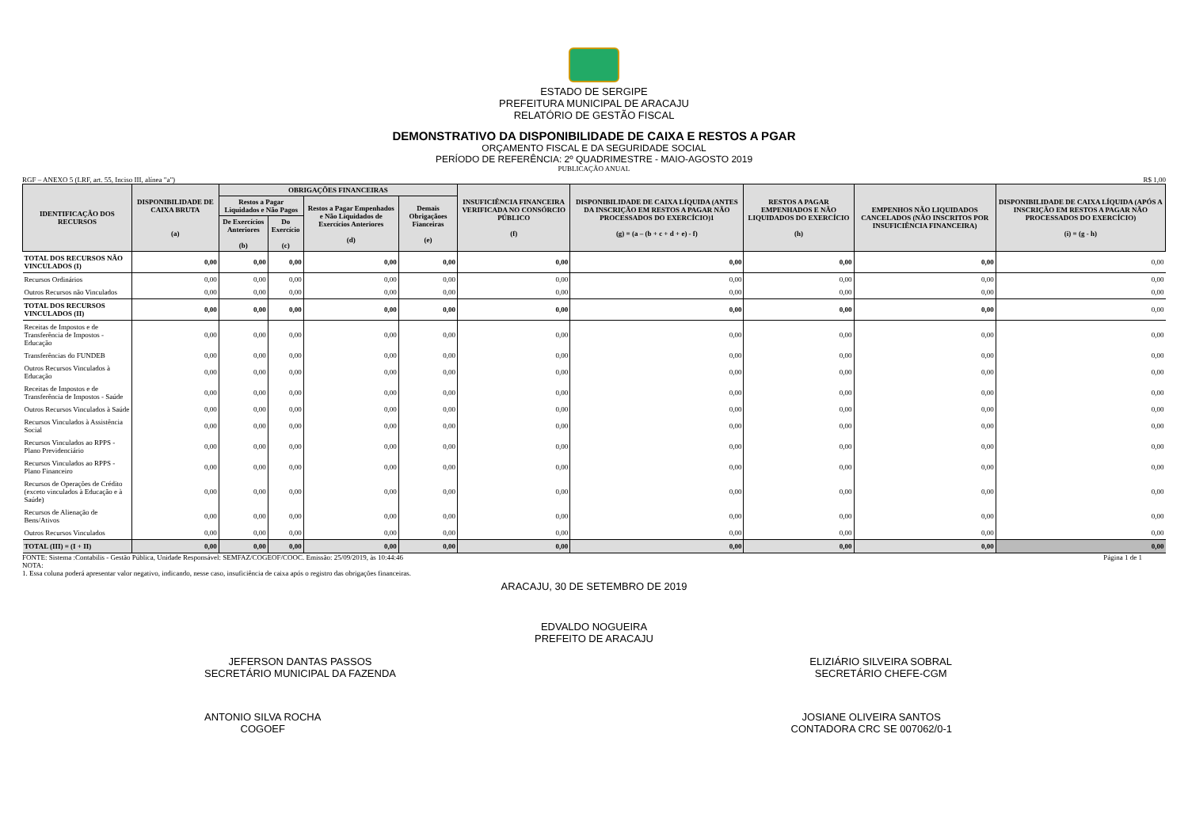ESTADO DE SERGIPE
PREFEITURA MUNICIPAL DE ARACAJU
RELATÓRIO DE GESTÃO FISCAL
DEMONSTRATIVO DA DISPONIBILIDADE DE CAIXA E RESTOS A PGAR
ORÇAMENTO FISCAL E DA SEGURIDADE SOCIAL
PERÍODO DE REFERÊNCIA: 2º QUADRIMESTRE - MAIO-AGOSTO 2019
PUBLICAÇÃO ANUAL
RGF – ANEXO 5 (LRF, art. 55, Inciso III, alínea "a") R$ 1,00
| IDENTIFICAÇÃO DOS RECURSOS | DISPONIBILIDADE DE CAIXA BRUTA (a) | OBRIGAÇÕES FINANCEIRAS | | | | INSUFICIÊNCIA FINANCEIRA VERIFICADA NO CONSÓRCIO PÚBLICO (f) | DISPONIBILIDADE DE CAIXA LÍQUIDA (ANTES DA INSCRIÇÃO EM RESTOS A PAGAR NÃO PROCESSADOS DO EXERCÍCIO)1 (g) = (a – (b + c + d + e) - f) | RESTOS A PAGAR EMPENHADOS E NÃO LIQUIDADOS DO EXERCÍCIO (h) | EMPENHOS NÃO LIQUIDADOS CANCELADOS (NÃO INSCRITOS POR INSUFICIÊNCIA FINANCEIRA) | DISPONIBILIDADE DE CAIXA LÍQUIDA (APÓS A INSCRIÇÃO EM RESTOS A PAGAR NÃO PROCESSADOS DO EXERCÍCIO) (i) = (g - h) |
| --- | --- | --- | --- | --- | --- | --- | --- | --- | --- | --- |
| | | Restos a Pagar Liquidados e Não Pagos | | Restos a Pagar Empenhados e Não Liquidados de Exercícios Anteriores (d) | Demais Obrigaçãoes Fianceiras (e) | | | | | |
| | | De Exercícios Anteriores (b) | Do Exercício (c) | | | | | | | |
| TOTAL DOS RECURSOS NÃO VINCULADOS (I) | 0,00 | 0,00 | 0,00 | 0,00 | 0,00 | 0,00 | 0,00 | 0,00 | 0,00 | 0,00 |
| Recursos Ordinários | 0,00 | 0,00 | 0,00 | 0,00 | 0,00 | 0,00 | 0,00 | 0,00 | 0,00 | 0,00 |
| Outros Recursos não Vinculados | 0,00 | 0,00 | 0,00 | 0,00 | 0,00 | 0,00 | 0,00 | 0,00 | 0,00 | 0,00 |
| TOTAL DOS RECURSOS VINCULADOS (II) | 0,00 | 0,00 | 0,00 | 0,00 | 0,00 | 0,00 | 0,00 | 0,00 | 0,00 | 0,00 |
| Receitas de Impostos e de Transferência de Impostos - Educação | 0,00 | 0,00 | 0,00 | 0,00 | 0,00 | 0,00 | 0,00 | 0,00 | 0,00 | 0,00 |
| Transferências do FUNDEB | 0,00 | 0,00 | 0,00 | 0,00 | 0,00 | 0,00 | 0,00 | 0,00 | 0,00 | 0,00 |
| Outros Recursos Vinculados à Educação | 0,00 | 0,00 | 0,00 | 0,00 | 0,00 | 0,00 | 0,00 | 0,00 | 0,00 | 0,00 |
| Receitas de Impostos e de Transferência de Impostos - Saúde | 0,00 | 0,00 | 0,00 | 0,00 | 0,00 | 0,00 | 0,00 | 0,00 | 0,00 | 0,00 |
| Outros Recursos Vinculados à Saúde | 0,00 | 0,00 | 0,00 | 0,00 | 0,00 | 0,00 | 0,00 | 0,00 | 0,00 | 0,00 |
| Recursos Vinculados à Assistência Social | 0,00 | 0,00 | 0,00 | 0,00 | 0,00 | 0,00 | 0,00 | 0,00 | 0,00 | 0,00 |
| Recursos Vinculados ao RPPS - Plano Previdenciário | 0,00 | 0,00 | 0,00 | 0,00 | 0,00 | 0,00 | 0,00 | 0,00 | 0,00 | 0,00 |
| Recursos Vinculados ao RPPS - Plano Financeiro | 0,00 | 0,00 | 0,00 | 0,00 | 0,00 | 0,00 | 0,00 | 0,00 | 0,00 | 0,00 |
| Recursos de Operações de Crédito (exceto vinculados à Educação e à Saúde) | 0,00 | 0,00 | 0,00 | 0,00 | 0,00 | 0,00 | 0,00 | 0,00 | 0,00 | 0,00 |
| Recursos de Alienação de Bens/Ativos | 0,00 | 0,00 | 0,00 | 0,00 | 0,00 | 0,00 | 0,00 | 0,00 | 0,00 | 0,00 |
| Outros Recursos Vinculados | 0,00 | 0,00 | 0,00 | 0,00 | 0,00 | 0,00 | 0,00 | 0,00 | 0,00 | 0,00 |
| TOTAL (III) = (I + II) | 0,00 | 0,00 | 0,00 | 0,00 | 0,00 | 0,00 | 0,00 | 0,00 | 0,00 | 0,00 |
FONTE: Sistema :Contabilis - Gestão Pública, Unidade Responsável: SEMFAZ/COGEOF/COOC. Emissão: 25/09/2019, às 10:44:46 Página 1 de 1
NOTA:
1. Essa coluna poderá apresentar valor negativo, indicando, nesse caso, insuficiência de caixa após o registro das obrigações financeiras.
ARACAJU, 30 DE SETEMBRO DE 2019
EDVALDO NOGUEIRA
PREFEITO DE ARACAJU
JEFERSON DANTAS PASSOS
SECRETÁRIO MUNICIPAL DA FAZENDA
ELIZIÁRIO SILVEIRA SOBRAL
SECRETÁRIO CHEFE-CGM
ANTONIO SILVA ROCHA
COGOEF
JOSIANE OLIVEIRA SANTOS
CONTADORA CRC SE 007062/0-1